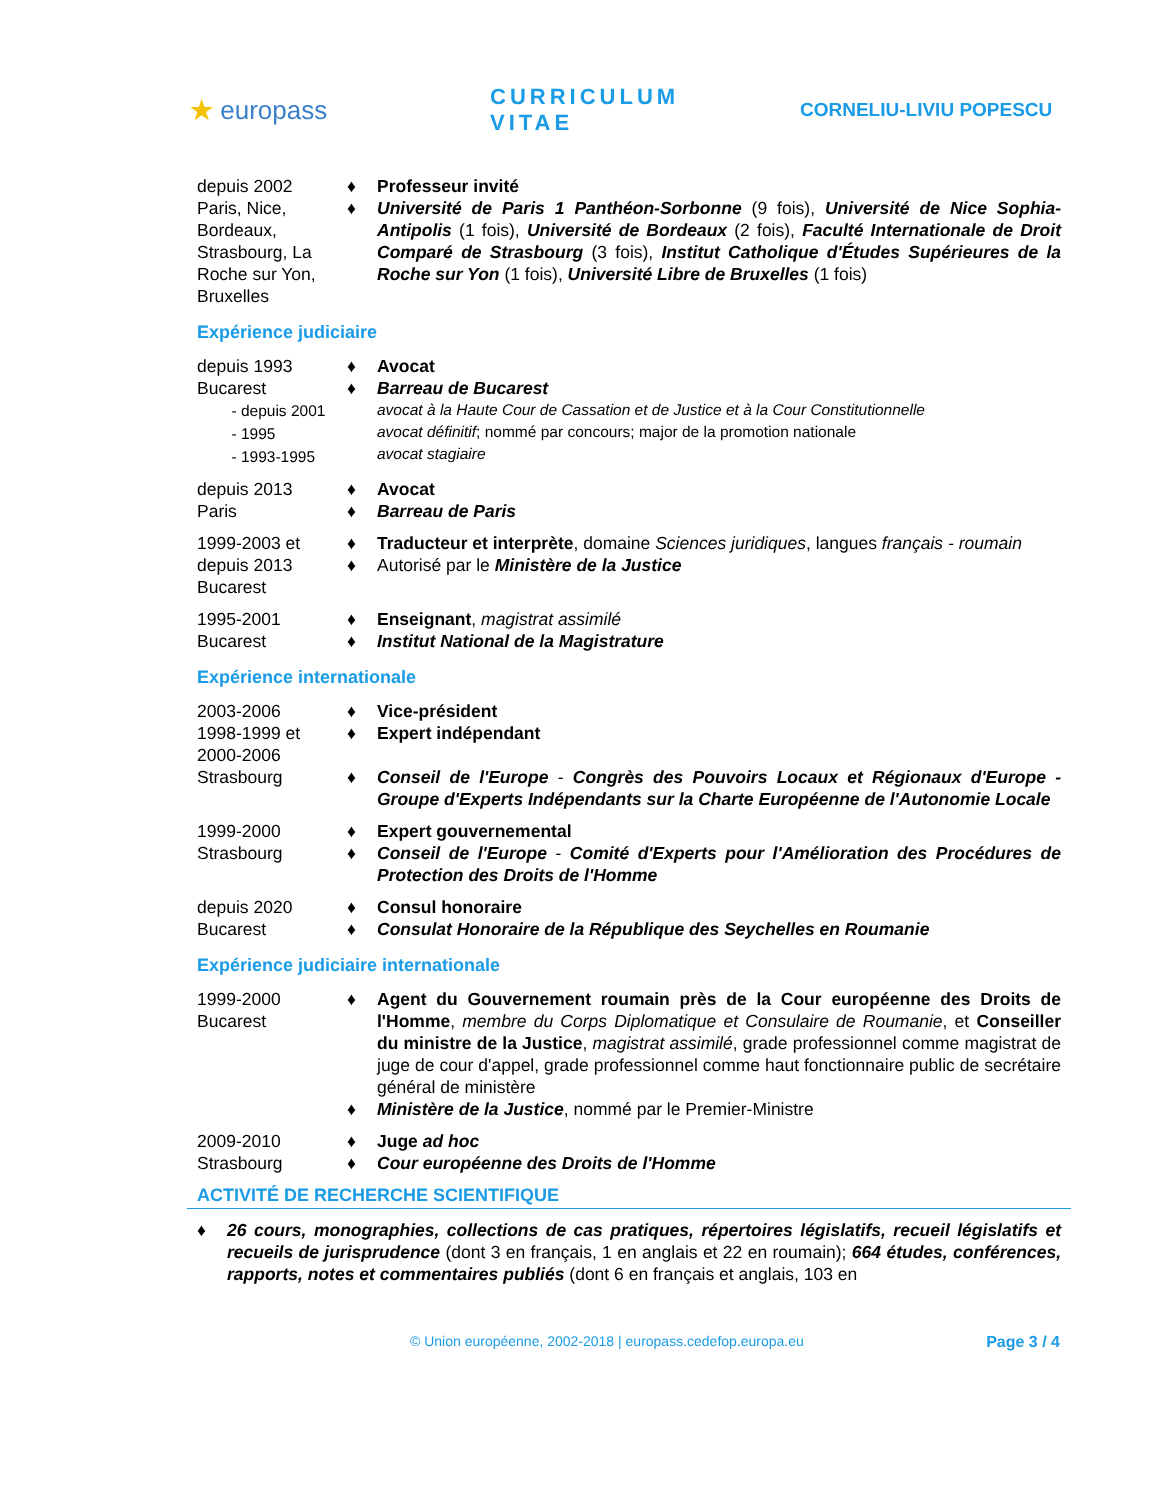★ europass
CURRICULUM VITAE
CORNELIU-LIVIU POPESCU
depuis 2002
Paris, Nice, Bordeaux, Strasbourg, La Roche sur Yon, Bruxelles
♦ Professeur invité
♦ Université de Paris 1 Panthéon-Sorbonne (9 fois), Université de Nice Sophia-Antipolis (1 fois), Université de Bordeaux (2 fois), Faculté Internationale de Droit Comparé de Strasbourg (3 fois), Institut Catholique d'Études Supérieures de la Roche sur Yon (1 fois), Université Libre de Bruxelles (1 fois)
Expérience judiciaire
depuis 1993
Bucarest
- depuis 2001
- 1995
- 1993-1995
♦ Avocat
♦ Barreau de Bucarest
avocat à la Haute Cour de Cassation et de Justice et à la Cour Constitutionnelle
avocat définitif; nommé par concours; major de la promotion nationale
avocat stagiaire
depuis 2013
Paris
♦ Avocat
♦ Barreau de Paris
1999-2003 et depuis 2013
Bucarest
♦ Traducteur et interprète, domaine Sciences juridiques, langues français - roumain
♦ Autorisé par le Ministère de la Justice
1995-2001
Bucarest
♦ Enseignant, magistrat assimilé
♦ Institut National de la Magistrature
Expérience internationale
2003-2006
1998-1999 et 2000-2006
Strasbourg
♦ Vice-président
♦ Expert indépendant
♦ Conseil de l'Europe - Congrès des Pouvoirs Locaux et Régionaux d'Europe - Groupe d'Experts Indépendants sur la Charte Européenne de l'Autonomie Locale
1999-2000
Strasbourg
♦ Expert gouvernemental
♦ Conseil de l'Europe - Comité d'Experts pour l'Amélioration des Procédures de Protection des Droits de l'Homme
depuis 2020
Bucarest
♦ Consul honoraire
♦ Consulat Honoraire de la République des Seychelles en Roumanie
Expérience judiciaire internationale
1999-2000
Bucarest
♦ Agent du Gouvernement roumain près de la Cour européenne des Droits de l'Homme, membre du Corps Diplomatique et Consulaire de Roumanie, et Conseiller du ministre de la Justice, magistrat assimilé, grade professionnel comme magistrat de juge de cour d'appel, grade professionnel comme haut fonctionnaire public de secrétaire général de ministère
♦ Ministère de la Justice, nommé par le Premier-Ministre
2009-2010
Strasbourg
♦ Juge ad hoc
♦ Cour européenne des Droits de l'Homme
ACTIVITÉ DE RECHERCHE SCIENTIFIQUE
♦ 26 cours, monographies, collections de cas pratiques, répertoires législatifs, recueil législatifs et recueils de jurisprudence (dont 3 en français, 1 en anglais et 22 en roumain); 664 études, conférences, rapports, notes et commentaires publiés (dont 6 en français et anglais, 103 en
© Union européenne, 2002-2018 | europass.cedefop.europa.eu Page 3 / 4